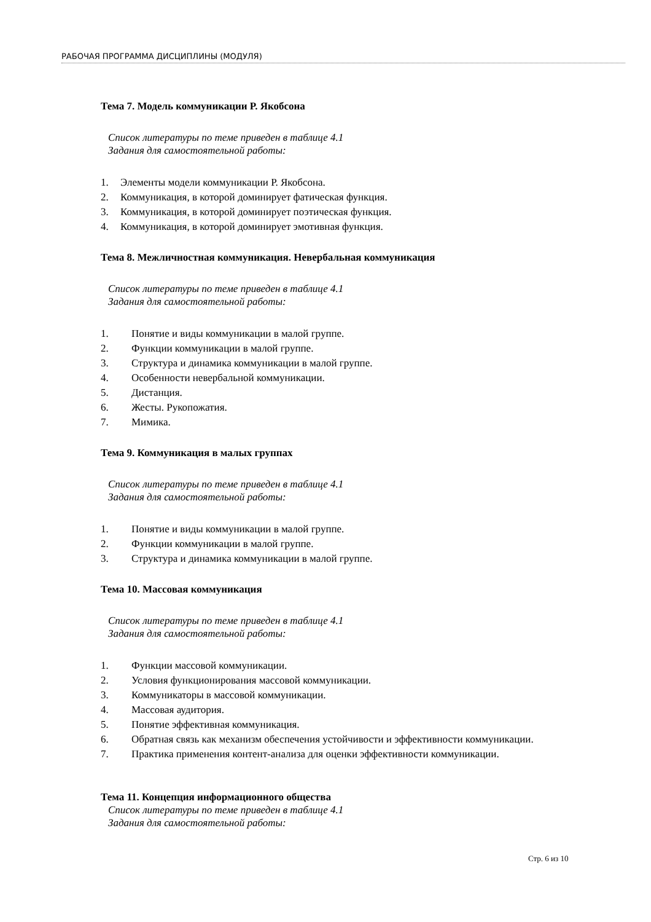РАБОЧАЯ ПРОГРАММА ДИСЦИПЛИНЫ (МОДУЛЯ)
Тема 7. Модель коммуникации Р. Якобсона
Список литературы по теме приведен в таблице 4.1
Задания для самостоятельной работы:
1. Элементы модели коммуникации Р. Якобсона.
2. Коммуникация, в которой доминирует фатическая функция.
3. Коммуникация, в которой доминирует поэтическая функция.
4. Коммуникация, в которой доминирует эмотивная функция.
Тема 8. Межличностная коммуникация. Невербальная коммуникация
Список литературы по теме приведен в таблице 4.1
Задания для самостоятельной работы:
1. Понятие и виды коммуникации в малой группе.
2. Функции коммуникации в малой группе.
3. Структура и динамика коммуникации в малой группе.
4. Особенности невербальной коммуникации.
5. Дистанция.
6. Жесты. Рукопожатия.
7. Мимика.
Тема 9. Коммуникация в малых группах
Список литературы по теме приведен в таблице 4.1
Задания для самостоятельной работы:
1. Понятие и виды коммуникации в малой группе.
2. Функции коммуникации в малой группе.
3. Структура и динамика коммуникации в малой группе.
Тема 10. Массовая коммуникация
Список литературы по теме приведен в таблице 4.1
Задания для самостоятельной работы:
1. Функции массовой коммуникации.
2. Условия функционирования массовой коммуникации.
3. Коммуникаторы в массовой коммуникации.
4. Массовая аудитория.
5. Понятие эффективная коммуникация.
6. Обратная связь как механизм обеспечения устойчивости и эффективности коммуникации.
7. Практика применения контент-анализа для оценки эффективности коммуникации.
Тема 11. Концепция информационного общества
Список литературы по теме приведен в таблице 4.1
Задания для самостоятельной работы:
Стр. 6 из 10